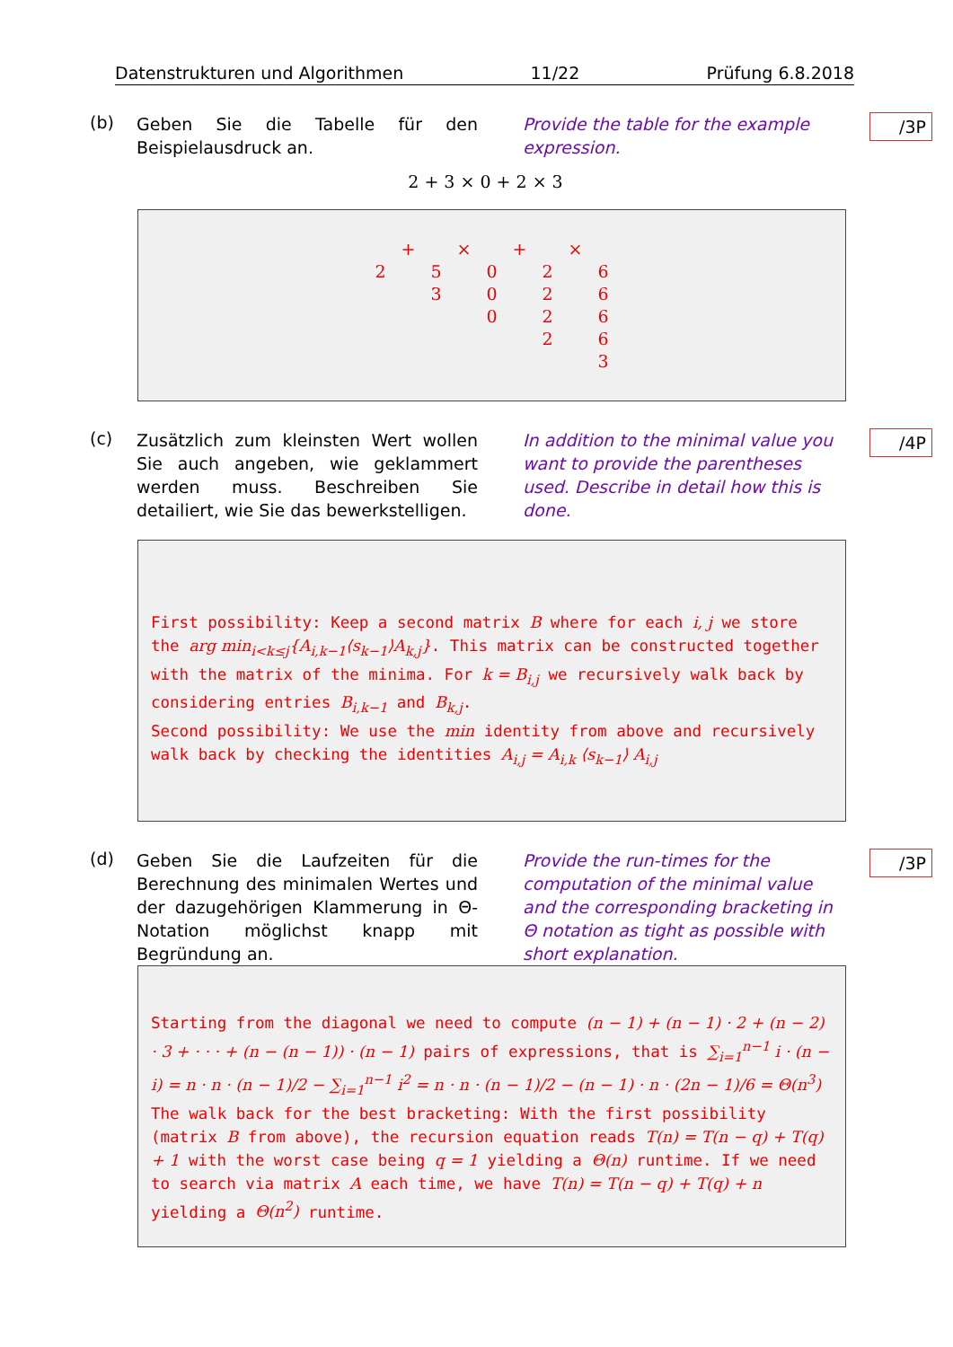Datenstrukturen und Algorithmen 11/22 Prüfung 6.8.2018
(b)
Geben Sie die Tabelle für den Beispielausdruck an.
Provide the table for the example expression.
/3P
2 + 3 × 0 + 2 × 3
| | + | | × | | + | | × | |
| 2 | | 5 | | 0 | | 2 | | 6 |
| | | 3 | | 0 | | 2 | | 6 |
| | | | | 0 | | 2 | | 6 |
| | | | | | | 2 | | 6 |
| | | | | | | | | 3 |
(c)
Zusätzlich zum kleinsten Wert wollen Sie auch angeben, wie geklammert werden muss. Beschreiben Sie detailiert, wie Sie das bewerkstelligen.
In addition to the minimal value you want to provide the parentheses used. Describe in detail how this is done.
/4P
First possibility: Keep a second matrix B where for each i, j we store the arg min<sub>i<k≤j</sub>{A<sub>i,k−1</sub>⟨s<sub>k−1</sub>⟩A<sub>k,j</sub>}. This matrix can be constructed together with the matrix of the minima. For k = B<sub>i,j</sub> we recursively walk back by considering entries B<sub>i,k−1</sub> and B<sub>k,j</sub>.
Second possibility: We use the min identity from above and recursively walk back by checking the identities A<sub>i,j</sub> = A<sub>i,k</sub> ⟨s<sub>k−1</sub>⟩ A<sub>i,j</sub>
(d)
Geben Sie die Laufzeiten für die Berechnung des minimalen Wertes und der dazugehörigen Klammerung in Θ-Notation möglichst knapp mit Begründung an.
Provide the run-times for the computation of the minimal value and the corresponding bracketing in Θ notation as tight as possible with short explanation.
/3P
Starting from the diagonal we need to compute (n − 1) + (n − 1) · 2 + (n − 2) · 3 + · · · + (n − (n − 1)) · (n − 1) pairs of expressions, that is ∑<sub>i=1</sub><sup>n−1</sup> i · (n − i) = n · n · (n − 1)/2 − ∑<sub>i=1</sub><sup>n−1</sup> i<sup>2</sup> = n · n · (n − 1)/2 − (n − 1) · n · (2n − 1)/6 = Θ(n<sup>3</sup>)
The walk back for the best bracketing: With the first possibility (matrix B from above), the recursion equation reads T(n) = T(n − q) + T(q) + 1 with the worst case being q = 1 yielding a Θ(n) runtime. If we need to search via matrix A each time, we have T(n) = T(n − q) + T(q) + n yielding a Θ(n<sup>2</sup>) runtime.